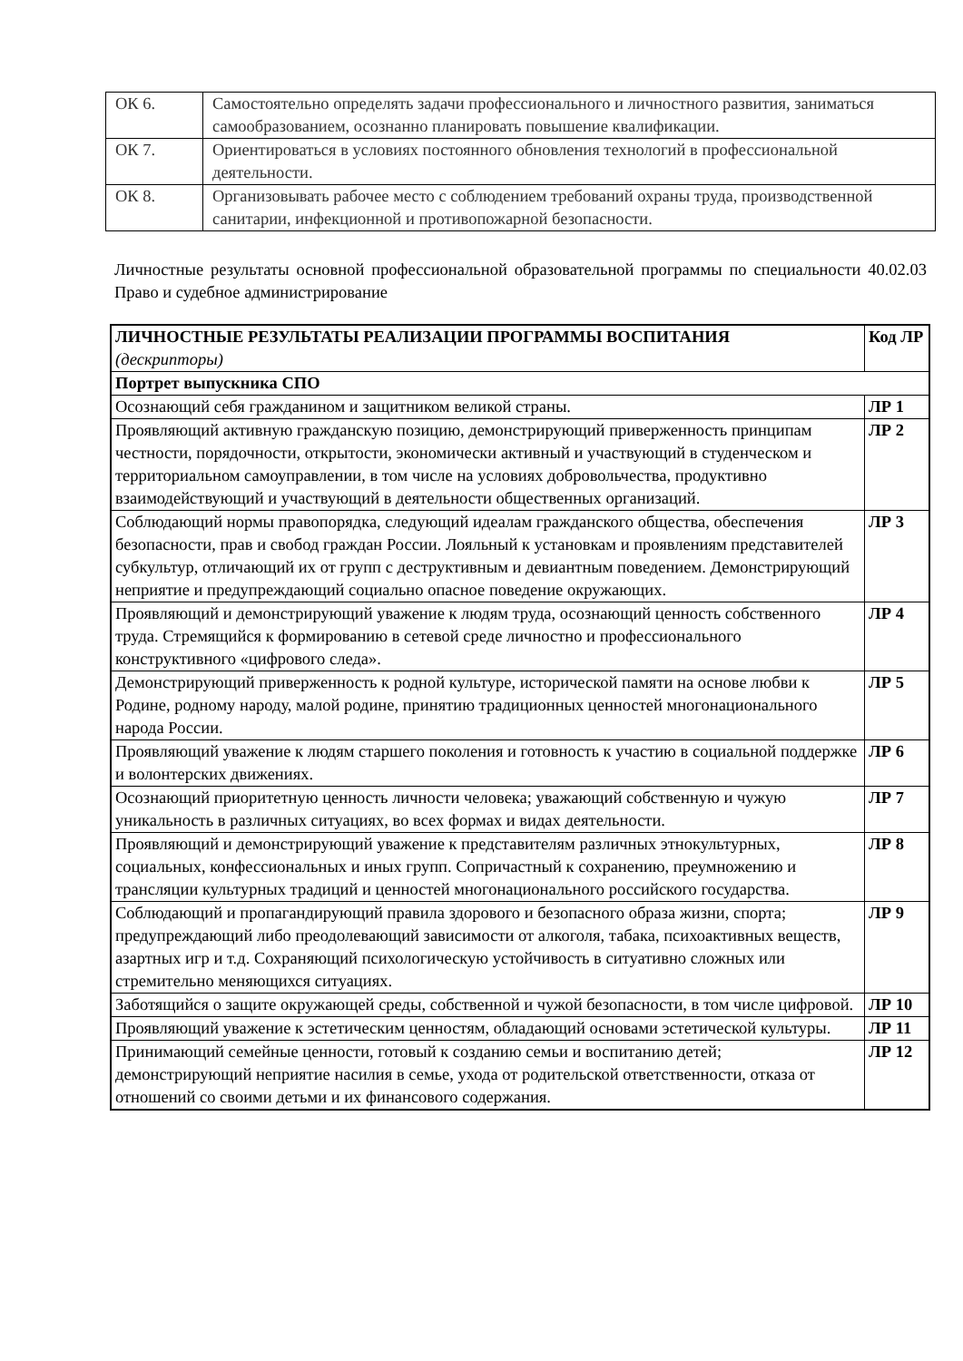| ОК 6. | Самостоятельно определять задачи профессионального и личностного развития, заниматься самообразованием, осознанно планировать повышение квалификации. |
| ОК 7. | Ориентироваться в условиях постоянного обновления технологий в профессиональной деятельности. |
| ОК 8. | Организовывать рабочее место с соблюдением требований охраны труда, производственной санитарии, инфекционной и противопожарной безопасности. |
Личностные результаты основной профессиональной образовательной программы по специальности 40.02.03 Право и судебное администрирование
| ЛИЧНОСТНЫЕ РЕЗУЛЬТАТЫ РЕАЛИЗАЦИИ ПРОГРАММЫ ВОСПИТАНИЯ (дескрипторы) | Код ЛР |
| --- | --- |
| Портрет выпускника СПО | |
| Осознающий себя гражданином и защитником великой страны. | ЛР 1 |
| Проявляющий активную гражданскую позицию, демонстрирующий приверженность принципам честности, порядочности, открытости, экономически активный и участвующий в студенческом и территориальном самоуправлении, в том числе на условиях добровольчества, продуктивно взаимодействующий и участвующий в деятельности общественных организаций. | ЛР 2 |
| Соблюдающий нормы правопорядка, следующий идеалам гражданского общества, обеспечения безопасности, прав и свобод граждан России. Лояльный к установкам и проявлениям представителей субкультур, отличающий их от групп с деструктивным и девиантным поведением. Демонстрирующий неприятие и предупреждающий социально опасное поведение окружающих. | ЛР 3 |
| Проявляющий и демонстрирующий уважение к людям труда, осознающий ценность собственного труда. Стремящийся к формированию в сетевой среде личностно и профессионального конструктивного «цифрового следа». | ЛР 4 |
| Демонстрирующий приверженность к родной культуре, исторической памяти на основе любви к Родине, родному народу, малой родине, принятию традиционных ценностей многонационального народа России. | ЛР 5 |
| Проявляющий уважение к людям старшего поколения и готовность к участию в социальной поддержке и волонтерских движениях. | ЛР 6 |
| Осознающий приоритетную ценность личности человека; уважающий собственную и чужую уникальность в различных ситуациях, во всех формах и видах деятельности. | ЛР 7 |
| Проявляющий и демонстрирующий уважение к представителям различных этнокультурных, социальных, конфессиональных и иных групп. Сопричастный к сохранению, преумножению и трансляции культурных традиций и ценностей многонационального российского государства. | ЛР 8 |
| Соблюдающий и пропагандирующий правила здорового и безопасного образа жизни, спорта; предупреждающий либо преодолевающий зависимости от алкоголя, табака, психоактивных веществ, азартных игр и т.д. Сохраняющий психологическую устойчивость в ситуативно сложных или стремительно меняющихся ситуациях. | ЛР 9 |
| Заботящийся о защите окружающей среды, собственной и чужой безопасности, в том числе цифровой. | ЛР 10 |
| Проявляющий уважение к эстетическим ценностям, обладающий основами эстетической культуры. | ЛР 11 |
| Принимающий семейные ценности, готовый к созданию семьи и воспитанию детей; демонстрирующий неприятие насилия в семье, ухода от родительской ответственности, отказа от отношений со своими детьми и их финансового содержания. | ЛР 12 |